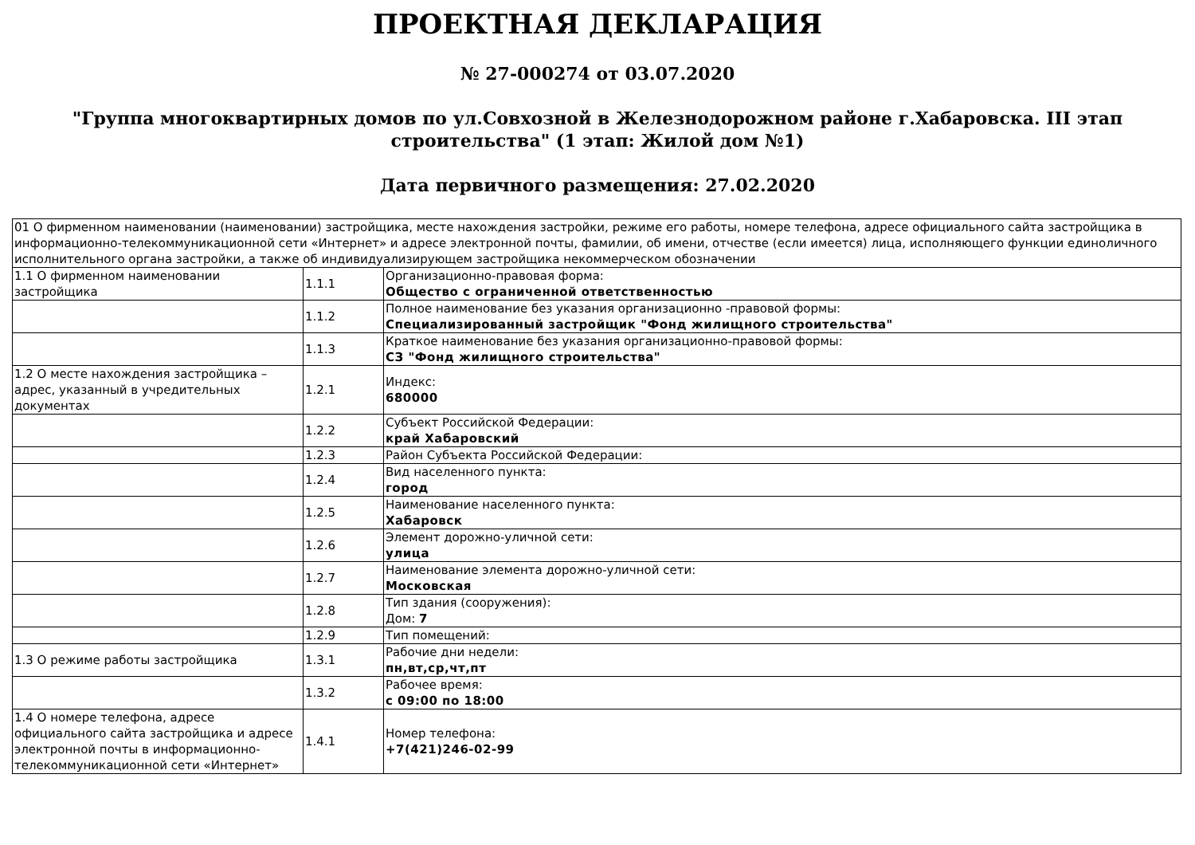ПРОЕКТНАЯ ДЕКЛАРАЦИЯ
№ 27-000274 от 03.07.2020
"Группа многоквартирных домов по ул.Совхозной в Железнодорожном районе г.Хабаровска. III этап строительства" (1 этап: Жилой дом №1)
Дата первичного размещения: 27.02.2020
| 01 О фирменном наименовании (наименовании) застройщика, месте нахождения застройки, режиме его работы, номере телефона, адресе официального сайта застройщика в информационно-телекоммуникационной сети «Интернет» и адресе электронной почты, фамилии, об имени, отчестве (если имеется) лица, исполняющего функции единоличного исполнительного органа застройки, а также об индивидуализирующем застройщика некоммерческом обозначении | | |
| 1.1 О фирменном наименовании застройщика | 1.1.1 | Организационно-правовая форма: Общество с ограниченной ответственностью |
| | 1.1.2 | Полное наименование без указания организационно -правовой формы: Специализированный застройщик "Фонд жилищного строительства" |
| | 1.1.3 | Краткое наименование без указания организационно-правовой формы: СЗ "Фонд жилищного строительства" |
| 1.2 О месте нахождения застройщика – адрес, указанный в учредительных документах | 1.2.1 | Индекс: 680000 |
| | 1.2.2 | Субъект Российской Федерации: край Хабаровский |
| | 1.2.3 | Район Субъекта Российской Федерации: |
| | 1.2.4 | Вид населенного пункта: город |
| | 1.2.5 | Наименование населенного пункта: Хабаровск |
| | 1.2.6 | Элемент дорожно-уличной сети: улица |
| | 1.2.7 | Наименование элемента дорожно-уличной сети: Московская |
| | 1.2.8 | Тип здания (сооружения): Дом: 7 |
| | 1.2.9 | Тип помещений: |
| 1.3 О режиме работы застройщика | 1.3.1 | Рабочие дни недели: пн,вт,ср,чт,пт |
| | 1.3.2 | Рабочее время: с 09:00 по 18:00 |
| 1.4 О номере телефона, адресе официального сайта застройщика и адресе электронной почты в информационно-телекоммуникационной сети «Интернет» | 1.4.1 | Номер телефона: +7(421)246-02-99 |